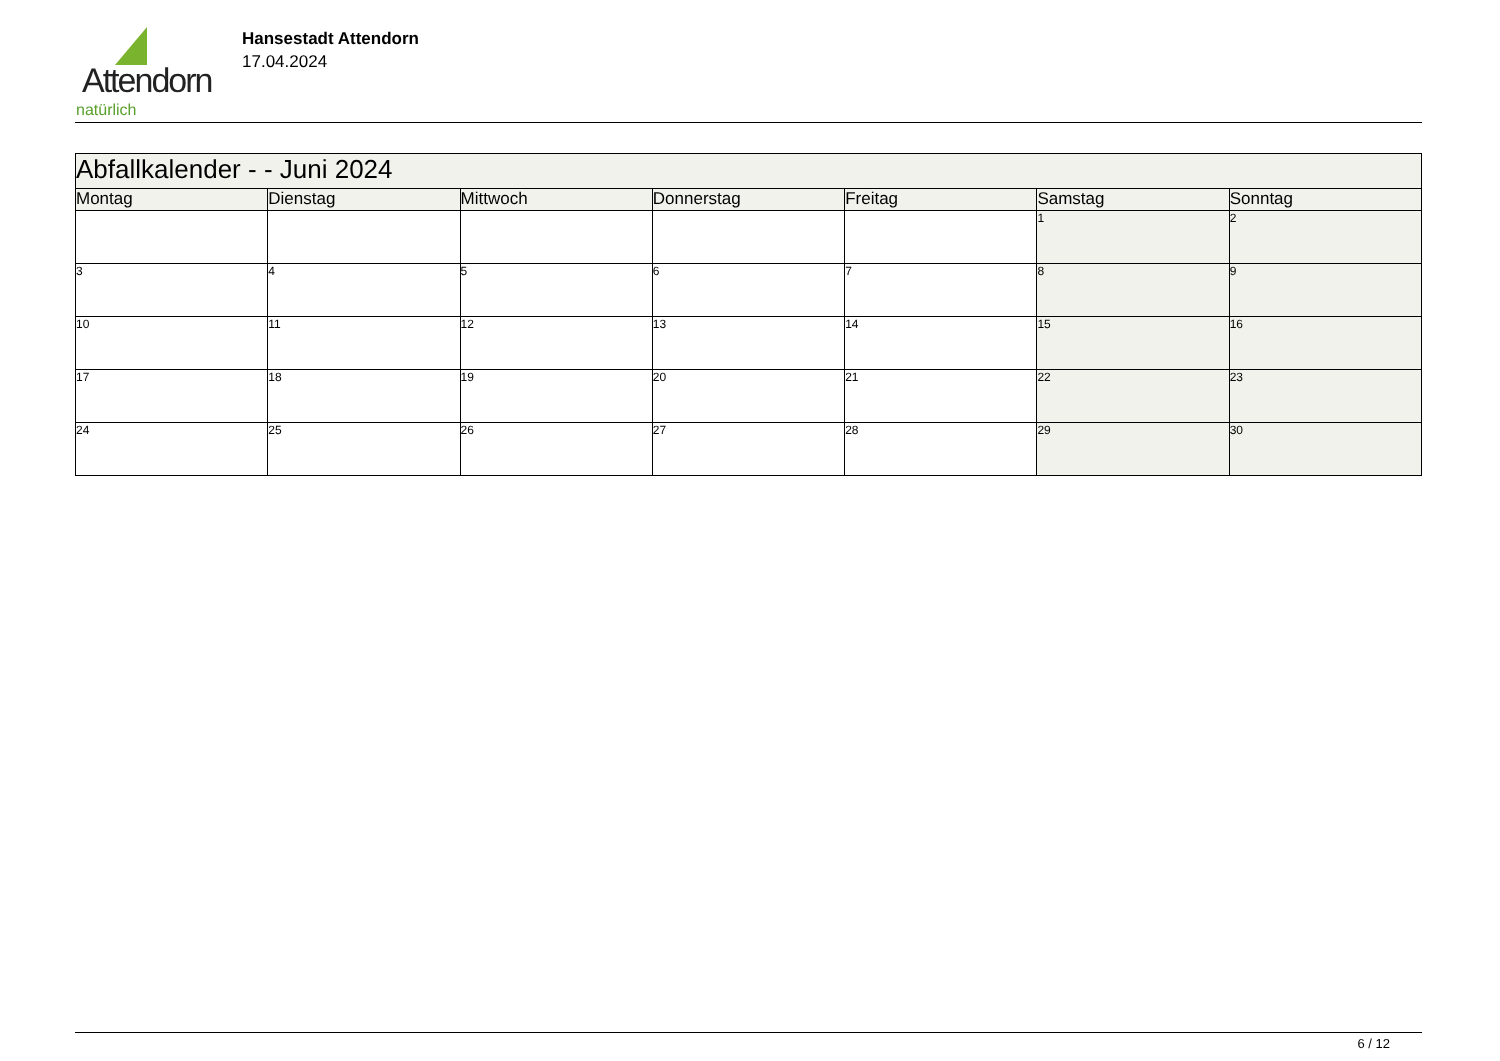Attendorn
natürlich
Hansestadt Attendorn
17.04.2024
| Abfallkalender - - Juni 2024 | | | | | | |
| --- | --- | --- | --- | --- | --- | --- |
| Montag | Dienstag | Mittwoch | Donnerstag | Freitag | Samstag | Sonntag |
| | | | | | 1 | 2 |
| 3 | 4 | 5 | 6 | 7 | 8 | 9 |
| 10 | 11 | 12 | 13 | 14 | 15 | 16 |
| 17 | 18 | 19 | 20 | 21 | 22 | 23 |
| 24 | 25 | 26 | 27 | 28 | 29 | 30 |
6 / 12